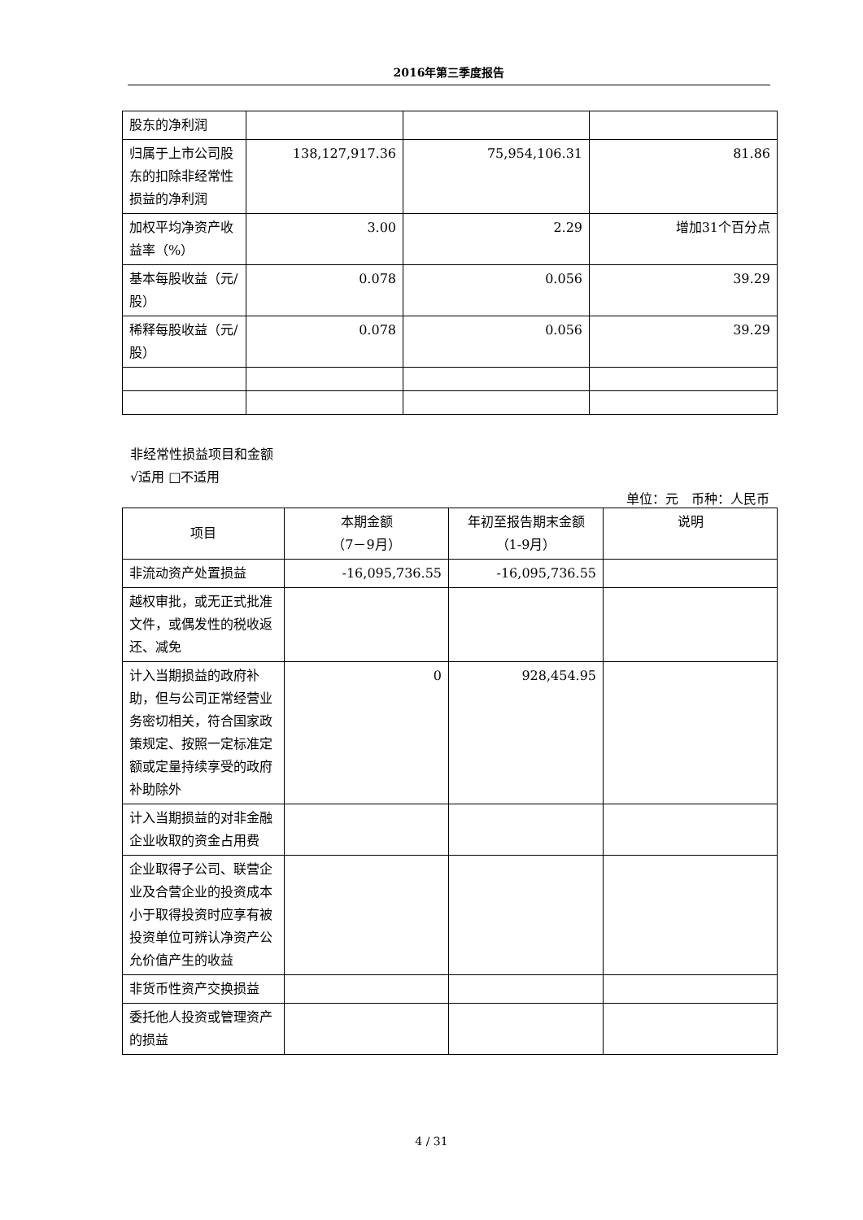2016年第三季度报告
| 股东的净利润 | | | |
| 归属于上市公司股东的扣除非经常性损益的净利润 | 138,127,917.36 | 75,954,106.31 | 81.86 |
| 加权平均净资产收益率（%） | 3.00 | 2.29 | 增加31个百分点 |
| 基本每股收益（元/股） | 0.078 | 0.056 | 39.29 |
| 稀释每股收益（元/股） | 0.078 | 0.056 | 39.29 |
非经常性损益项目和金额
√适用 □不适用
单位：元　币种：人民币
| 项目 | 本期金额 （7－9月） | 年初至报告期末金额 （1-9月） | 说明 |
| --- | --- | --- | --- |
| 非流动资产处置损益 | -16,095,736.55 | -16,095,736.55 | |
| 越权审批，或无正式批准文件，或偶发性的税收返还、减免 | | | |
| 计入当期损益的政府补助，但与公司正常经营业务密切相关，符合国家政策规定、按照一定标准定额或定量持续享受的政府补助除外 | 0 | 928,454.95 | |
| 计入当期损益的对非金融企业收取的资金占用费 | | | |
| 企业取得子公司、联营企业及合营企业的投资成本小于取得投资时应享有被投资单位可辨认净资产公允价值产生的收益 | | | |
| 非货币性资产交换损益 | | | |
| 委托他人投资或管理资产的损益 | | | |
4 / 31